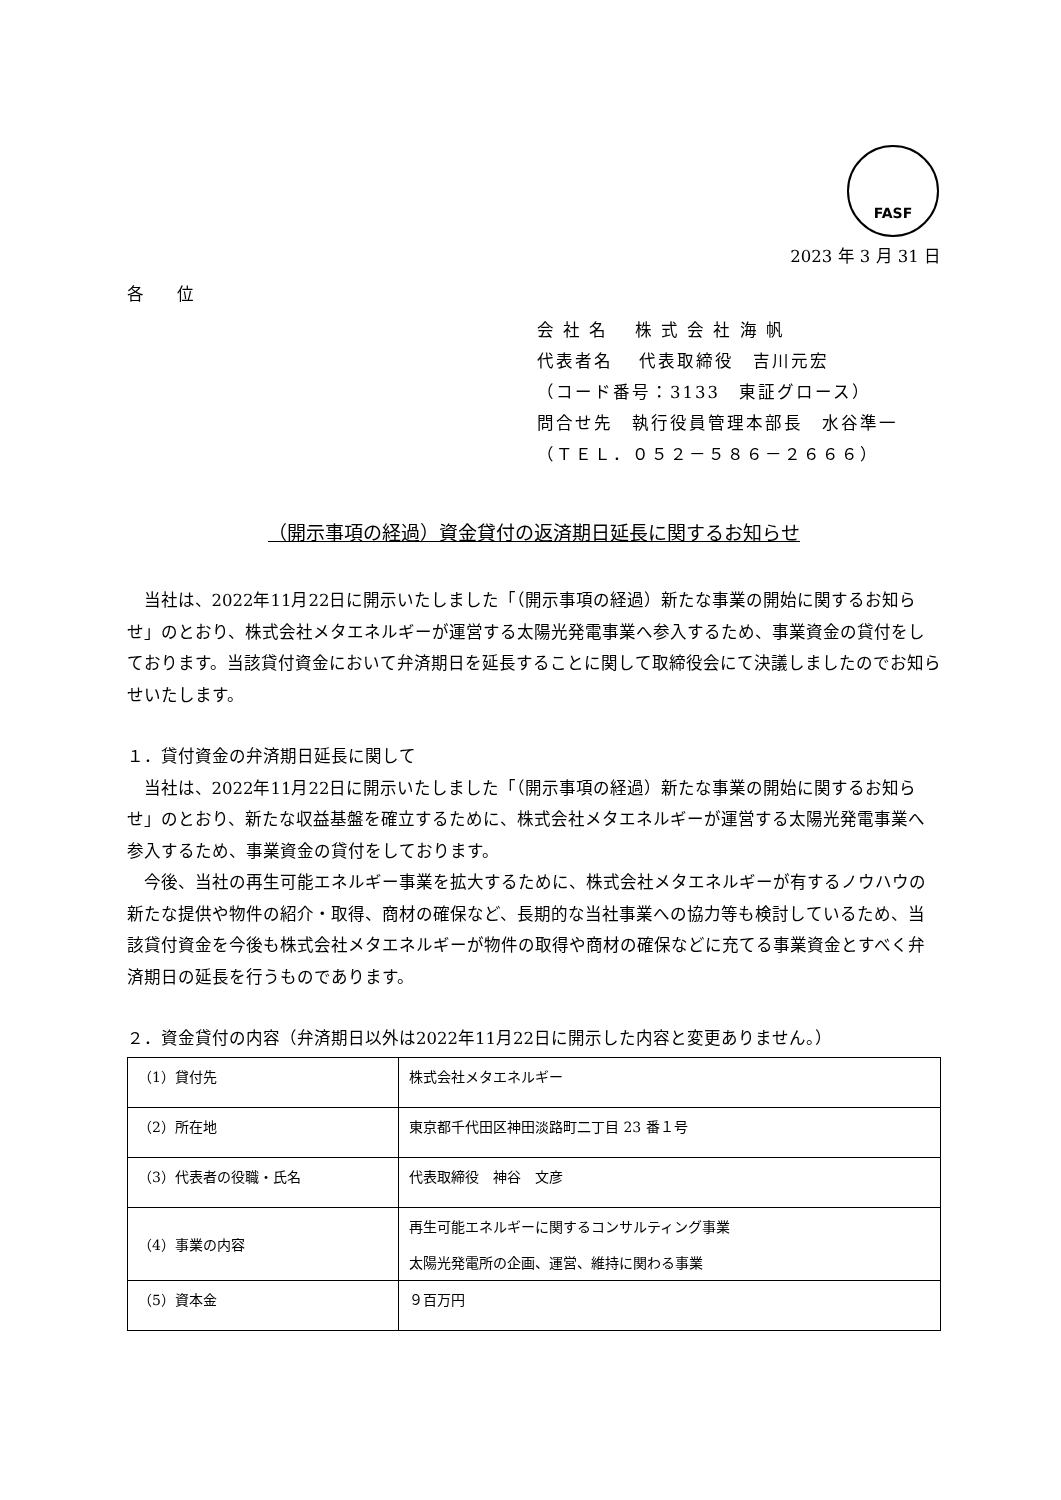FASF
2023 年 3 月 31 日
各 位
会 社 名　 株 式 会 社 海 帆
代表者名　 代表取締役　吉川元宏
（コード番号：3133　東証グロース）
問合せ先　執行役員管理本部長　水谷準一
（ＴＥＬ．０５２－５８６－２６６６）
（開示事項の経過）資金貸付の返済期日延長に関するお知らせ
当社は、2022年11月22日に開示いたしました「（開示事項の経過）新たな事業の開始に関するお知らせ」のとおり、株式会社メタエネルギーが運営する太陽光発電事業へ参入するため、事業資金の貸付をしております。当該貸付資金において弁済期日を延長することに関して取締役会にて決議しましたのでお知らせいたします。
１．貸付資金の弁済期日延長に関して
当社は、2022年11月22日に開示いたしました「（開示事項の経過）新たな事業の開始に関するお知らせ」のとおり、新たな収益基盤を確立するために、株式会社メタエネルギーが運営する太陽光発電事業へ参入するため、事業資金の貸付をしております。
今後、当社の再生可能エネルギー事業を拡大するために、株式会社メタエネルギーが有するノウハウの新たな提供や物件の紹介・取得、商材の確保など、長期的な当社事業への協力等も検討しているため、当該貸付資金を今後も株式会社メタエネルギーが物件の取得や商材の確保などに充てる事業資金とすべく弁済期日の延長を行うものであります。
２．資金貸付の内容（弁済期日以外は2022年11月22日に開示した内容と変更ありません。）
| （1）貸付先 | 株式会社メタエネルギー |
| （2）所在地 | 東京都千代田区神田淡路町二丁目 23 番１号 |
| （3）代表者の役職・氏名 | 代表取締役 神谷 文彦 |
| （4）事業の内容 | 再生可能エネルギーに関するコンサルティング事業 太陽光発電所の企画、運営、維持に関わる事業 |
| （5）資本金 | ９百万円 |